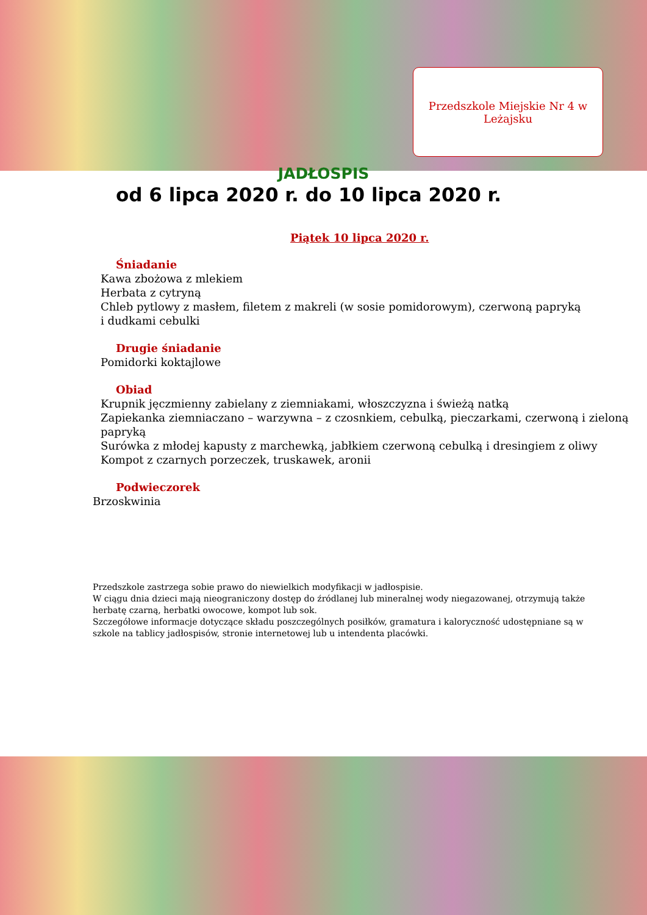Przedszkole Miejskie Nr 4 w
Leżajsku
JADŁOSPIS
od 6 lipca 2020 r. do 10 lipca 2020 r.
Piątek 10 lipca 2020 r.
Śniadanie
Kawa zbożowa z mlekiem
Herbata z cytryną
Chleb pytlowy z masłem, filetem z makreli (w sosie pomidorowym), czerwoną papryką
i dudkami cebulki
Drugie śniadanie
Pomidorki koktajlowe
Obiad
Krupnik jęczmienny zabielany z ziemniakami, włoszczyzna i świeżą natką
Zapiekanka ziemniaczano – warzywna – z czosnkiem, cebulką, pieczarkami, czerwoną i zieloną papryką
Surówka z młodej kapusty z marchewką, jabłkiem czerwoną cebulką i dresingiem z oliwy
Kompot z czarnych porzeczek, truskawek, aronii
Podwieczorek
Brzoskwinia
Przedszkole zastrzega sobie prawo do niewielkich modyfikacji w jadłospisie.
W ciągu dnia dzieci mają nieograniczony dostęp do źródlanej lub mineralnej wody niegazowanej, otrzymują także herbatę czarną, herbatki owocowe, kompot lub sok.
Szczegółowe informacje dotyczące składu poszczególnych posiłków, gramatura i kaloryczność udostępniane są w szkole na tablicy jadłospisów, stronie internetowej lub u intendenta placówki.